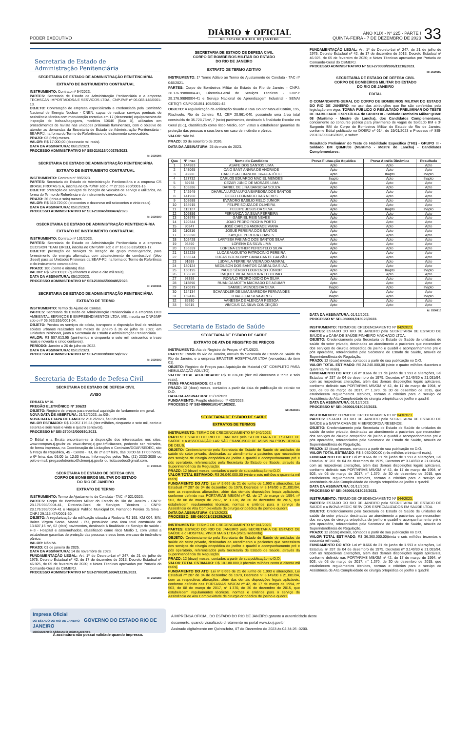PODER EXECUTIVO
DIÁRIO ⚜ OFICIAL
DO ESTADO DO RIO DE JANEIRO
ANO XLIX - Nº 225 - PARTE I
QUINTA-FEIRA - 7 DE DEZEMBRO DE 2023
33
Secretaria de Estado de
Administração Penitenciária
SECRETARIA DE ESTADO DE ADMINISTRAÇÃO PENITENCIÁRIA
EXTRATO DE INSTRUMENTO CONTRATUAL
INSTRUMENTO: Contrato nº 94/2023.
PARTES: Secretaria de Estado de Administração Penitenciária e a empresa TECHSCAN IMPORTADORA E SERVICOS LTDA., CNPJ/MF nº 06.083.148/0001-13.
OBJETO: Contratação de empresa especializada e credenciada pela Comissão Nacional de Energia Nuclear - CNEN, capaz de realizar serviços pontuais de assistência técnica com manutenção corretiva em 17 (dezessete) equipamentos de inspeção de bolsas/bagagens, modelos 60X40 (Raio X), utilizados em procedimentos de revista nas unidades prisionais fluminenses, com o objetivo de atender as demandas da Secretaria de Estado de Administração Penitenciária - SEAP/RJ, na forma do Termo de Referência e do instrumento convocatório.
PRAZO: 03 (três) meses.
VALOR: R$ 17.000,00 (dezessete mil reais).
DATA DA ASSINATURA: 06/12/2023.
PROCESSO ADMINISTRATIVO Nº SEI-210115/000279/2023.
Id: 2530296
SECRETARIA DE ESTADO DE ADMINISTRAÇÃO PENITENCIÁRIA
EXTRATO DE INSTRUMENTO CONTRATUAL
INSTRUMENTO: Contrato nº 99/2023.
PARTES: Secretaria de Estado de Administração Penitenciária e a empresa CS BRASIL FROTAS S.A, inscrita no CNPJ/MF sob o nº 27.595.780/0001-16.
OBJETO: prestação de serviços de locação de veículos de serviço e utilitários, na forma do Termo de Referência e do instrumento convocatório.
PRAZO: 36 (trinta e seis) meses.
VALOR: R$ 819.720,00 (oitocentos e dezenove mil setecentos e vinte reais).
DATA DA ASSINATURA: 05/12/2023.
PROCESSO ADMINISTRATIVO Nº SEI-210045/000474/2023.
Id: 2530190
OSECRETARIA DE ESTADO DE ADMINISTRAÇÃO PENITENCIÁ-RIA
EXTRATO DE INSTRUMENTO CONTRATUAL
INSTRUMENTO: Contrato nº 101/2023.
PARTES: Secretaria de Estado de Administração Penitenciária e a empresa DECISION TEAM EIRELI, inscrita no CNPJ/MF sob o nº 16.858.835/0001-17.
OBJETO: prestação de serviços de locação de grupo motor-gerador, para fornecimento de energia alternativa com abastecimento de combustível (óleo diesel) para as Unidades Prisionais da SEAP-RJ, na forma do Termo de Referência e do instrumento convocatório.
PRAZO: 180 (cento e oitenta) dias.
VALOR: R$ 528.000,00 (quinhentos e vinte e oito mil reais).
DATA DA ASSINATURA: 05/12/2023.
PROCESSO ADMINISTRATIVO Nº SEI-210045/000485/2023.
Id: 2530191
SECRETARIA DE ESTADO DE ADMINISTRAÇÃO PENITENCIÁRIA
EXTRATO DE TERMO
INSTRUMENTO: Termo de Ajuste de Contas.
PARTES: Secretaria de Estado de Administração Penitenciária e a empresa EKO AMBIENTAL SERVIÇOS E EMPREENDIMENTOS LTDA. ME, inscrita no CNPJ/MF sob o nº 05.983.816/0001-04.
OBJETO: Prestou os serviços de coleta, transporte e disposição final de resíduos sólidos urbanos realizados nos meses de janeiro à 26 de julho de 2022, em Unidades Prisionais, junto a Secretaria de Estado e Administração Penitenciária.
VALOR: R$ 557.613,95 (quinhentos e cinquenta e sete mil, seiscentos e treze reais e noventa e cinco centavos).
PERÍODO: Janeiro a 26 de julho de 2022.
DATA DA ASSINATURA: 05/12/2023.
PROCESSO ADMINISTRATIVO Nº SEI-210098/000158/2022.
Id: 2530192
Secretaria de Estado de Defesa Civil
SECRETARIA DE ESTADO DE DEFESA CIVIL
AVISO
ERRATA Nº 01
PREGÃO ELETRÔNICO Nº 106/23
OBJETO: Registro de preços para eventual aquisição de fardamento em geral.
NOVA DATA DE ABERTURA: 21/12/2023, às 09h.
NOVA DATA ETAPA DE LANCES: 21/12/2023, às 09h30min.
VALOR ESTIMADO: R$ 10.057.176,24 (dez milhões, cinquenta e sete mil, cento e setenta e seis reais e vinte e quatro centavos).
PROCESSO Nº SEI-270042/000930/2023.
O Edital e a Errata encontram-se à disposição dos interessados nos sites: www.compras.rj.gov.br ou www.cbmerj.rj.gov.br/licitacoes, podendo ser retirados, de forma impressa, na Coordenação de Licitações e Contratos/DGAF/SEDEC, sito à Praça da República, 45 - Centro - RJ, de 2ª a 5ª feira, das 08:00 às 17:00 horas, e 6ª feira, das 08:00 às 12:00 horas. Informações pelos Tels. (21) 2333-3085 ou pelo e-mail: pregaoeletronico@cbmerj.rj.gov.br ou licita.sedec@gmail.com.
Id: 2530146
SECRETARIA DE ESTADO DE DEFESA CIVIL
CORPO DE BOMBEIROS MILITAR DO ESTADO
DO RIO DE JANEIRO
EXTRATO DE TERMO
INSTRUMENTO: Termo de Ajustamento de Conduta - TAC nº 021/2023.
PARTES: Corpo de Bombeiros Militar do Estado do Rio de Janeiro - CNPJ: 28.176.998/0004-41, Diretoria-Geral de Serviços Técnicos - CNPJ: 28.176.998/0004-41 e Hospital Público Municipal Dr. Fernando Pereira da Silva - CNPJ 29.115.474/0001-60.
OBJETO: A regularização da edificação situada à Rodovia RJ 168, KM 004, S/N, Bairro Virgem Santa, Macaé - RJ, possuindo uma área total construída de 13.607,16 m², 02 (dois) pavimentos, destinado à finalidade de Serviço de saúde - H-3 - Hospital e assemelhados, classificado como risco Médio 1, com vistas a estabelecer garantias de proteção das pessoas e seus bens em caso de incêndio e pânico.
VALOR: Não há.
PRAZO: 01 de janeiro de 2025.
DATA DA ASSINATURA: 14 de novembro de 2023.
FUNDAMENTAÇÃO LEGAL: Art. 1º do Decreto-Lei nº 247, de 21 de julho de 1975; Decreto Estadual nº 42, de 17 de dezembro de 2018; Decreto Estadual nº 46.925, de 05 de fevereiro de 2020; e Notas Técnicas aprovadas por Portaria do Comando-Geral do CBMERJ.
PROCESSO ADMINISTRATIVO Nº SEI-270039/16934/11218/2023.
Id: 2530388
SECRETARIA DE ESTADO DE DEFESA CIVIL
CORPO DE BOMBEIROS MILITAR DO ESTADO
DO RIO DE JANEIRO
EXTRATO DE TERMO ADITIVO
INSTRUMENTO: 1º Termo Aditivo ao Termo de Ajustamento de Conduta - TAC nº 048/2021.
PARTES: Corpo de Bombeiros Militar do Estado do Rio de Janeiro - CNPJ: 28.176.998/0004-41, Diretoria-Geral de Serviços Técnicos - CNPJ: 28.176.998/0004-41 e Serviço Nacional de Aprendizagem Industrial - SENAI CETIQT- CNPJ 03.851.105/0001-42.
OBJETO: A regularização da edificação situada à Rua Doutor Manuel Cotrim, 195, Riachuelo, Rio de Janeiro, RJ, CEP 20.961-040, possuindo uma área total construída de 35.728,76m², 7 (sete) pavimentos, destinado à finalidade Escolar em Geral (E-1), classificado como risco Médio, com vistas a estabelecer garantias de proteção das pessoas e seus bens em caso de incêndio e pânico.
VALOR: Não há.
PRAZO: 30 de setembro de 2026.
DATA DA ASSINATURA: 25 de maio de 2023.
FUNDAMENTAÇÃO LEGAL: Art. 1º do Decreto-Lei nº 247, de 21 de julho de 1975; Decreto Estadual nº 42, de 17 de dezembro de 2018; Decreto Estadual nº 46.925, de 05 de fevereiro de 2020; e Notas Técnicas aprovadas por Portaria do Comando-Geral do CBMERJ.
PROCESSO ADMINISTRATIVO Nº SEI-270039/2696/11218/2023.
Id: 2530389
SECRETARIA DE ESTADO DE DEFESA CIVIL
CORPO DE BOMBEIROS MILITAR DO ESTADO
DO RIO DE JANEIRO
EDITAL
O COMANDANTE-GERAL DO CORPO DE BOMBEIROS MILITAR DO ESTADO DO RIO DE JANEIRO, no uso das atribuições que lhe são conferidas pela legislação em vigor, TORNA PÚBLICO O RESULTADO PRELIMINAR DO TESTE DE HABILIDADE ESPECÍFICA do GRUPO III - Soldado Bombeiro Militar QBMP 08 (Marítimo - Mestre de Lancha), dos Candidatos Complementares, concernente ao concurso público para provimento de vagas de Soldado BM e 3º Sargento BM do Corpo de Bombeiros Militar do Estado do Rio de Janeiro, conforme Edital publicado no DOERJ nº 014, de 19/01/2023 e Processo nº SEI-270137/000245/2023, a saber:
Resultado Preliminar do Teste de Habilidade Específica (THE) - GRUPO III - Soldado BM QBMP/08 (Marítimo - Mestre de Lancha) - Candidatos Complementares:
| Qua | N° Insc | Nome do Candidato | Prova Flutua-ção Aquática | Prova Apnéia Dinâmica | Resultado |
| --- | --- | --- | --- | --- | --- |
| 1 | 144983 | ASAFE DOS SANTOS LIMA | Apto | Apto | Apto |
| 2 | 148065 | CAIO SANT ANNNA DE ANDRADE | Apto | Apto | Apto |
| 3 | 98880 | CARLOS ALEXANDRE BRAGA JÚLIO | Apto | Inapto | Inapto |
| 4 | 127732 | CARLOS EDUARDO MACIEL MENDES | Inapto | Apto | Inapto |
| 5 | 89938 | CEZAR JUNIO DE MORAES LIMA | Apto | Apto | Apto |
| 6 | 103286 | DANIEL DE LIRA BARBOSA SOUZA | Apto | Apto | Apto |
| 7 | 142949 | DHARLA LUYZA LUYZA BARBOSA DOS SANTOS | Apto | Apto | Apto |
| 8 | 141960 | DIEGO LEONARDO DAS NEVES | Apto | Apto | Apto |
| 9 | 103688 | EVANDRO BASILIO MELO JUNIOR | Apto | Apto | Apto |
| 10 | 164915 | FELIPE SOUZA DE OLIVEIRA | Apto | Apto | Apto |
| 11 | 112127 | FELLIPE JESUS DA SILVA | Apto | Inapto | Inapto |
| 12 | 109856 | FERNANDA DA SILVA FERREIRA | Apto | Apto | Apto |
| 13 | 103979 | GABRIEL REIS NEVES | Apto | Apto | Apto |
| 14 | 120344 | JOAO PEDRO ROCHA PORTO | Apto | Apto | Apto |
| 15 | 90347 | JOSÉ CARLOS ANDRADE VIANA | Apto | Apto | Apto |
| 16 | 110816 | JOSUÉ PEREIRA DOS SANTOS | Apto | Apto | Apto |
| 17 | 166590 | KAYQUE PEREIRA CHAVES | Apto | Apto | Apto |
| 18 | 102428 | LARYSSA FABIANO DOS SANTOS SILVA | Apto | Apto | Apto |
| 19 | 95490 | LORENA DA SILVA LIMA | Apto | Apto | Apto |
| 20 | 136359 | LORENA ESTHER PERESTELO SILVA | Apto | Apto | Apto |
| 21 | 132229 | LUCAS AUGUSTO PATROCINIO PEREIRA | Apto | Apto | Apto |
| 22 | 155574 | LUCAS BOCKORNY CAVALCANTE GALVÃO | Apto | Apto | Apto |
| 23 | 91689 | LUDMILA FERREIRA VIEIRA DO AMARAL | Apto | Apto | Apto |
| 24 | 130124 | NEDILSON DOS SANTOS CABRAL DA SILVA | Apto | Apto | Apto |
| 25 | 150195 | PAULO SÉRGIO LOURENÇO JÚNIOR | Apto | Inapto | Inapto |
| 26 | 138270 | RAQUEL VIDAL MOREIRA TEOTONIO | Apto | Apto | Apto |
| 27 | 93399 | RONALD PEDRO IGIDIO DA SILVA | Apto | Apto | Apto |
| 28 | 113890 | RUAN DA MOTTA MACHADO DE AGUIAR | Apto | Apto | Apto |
| 29 | 170679 | SAMUEL MENDES DA SILVA | Inapto | Apto | Inapto |
| 30 | 124134 | SCHANDLER DE LIMA BARBOSA FERNANDES | Apto | Apto | Apto |
| 31 | 159416 | THIAGO DA SILVA AIRES | Inapto | Apto | Inapto |
| 32 | 89380 | VANESSA DE ALENCAR PESSOA | Apto | Apto | Apto |
| 33 | 89615 | VINÍCIUS DA SILVA CONCEIÇÃO | Apto | Apto | Apto |
Id: 2530115
Secretaria de Estado de Saúde
SECRETARIA DE ESTADO DE SAÚDE
EXTRATO DE ATA DE REGISTRO DE PREÇOS
INSTRUMENTO: Ata de Registro de Preços nº 471/2023.
PARTES: Estado do Rio de Janeiro, através da Secretaria de Estado de Saúde do Rio de Janeiro, e a empresa BRAXTER HOSPITALAR LTDA (vencedora do item 01).
OBJETO: Registro de Preços para Aquisição de Material (KIT COMPLETO PARA NEBULIZAÇÃO ADULTO).
VALOR TOTAL ADJUDICADO: R$ 10.836,00 (dez mil oitocentos e trinta e seis reais).
ITENS FRACASSADOS: 02 e 03
PRAZO: 12 (doze) meses, contados a partir da data de publicação do extrato no D.O.
DATA DA ASSINATURA: 05/12/2023.
FUNDAMENTO: Pregão eletrônico nº 433/2023.
PROCESSO Nº SEI-080001/014715/2022.
Id: 2530341
SECRETARIA DE ESTADO DE SAÚDE
EXTRATOS DE TERMOS
INSTRUMENTO: TERMO DE CREDENCIAMENTO Nº 040/2023.
PARTES: ESTADO DO RIO DE JANEIRO pela SECRETARIA DE ESTADO DE SAÚDE e a ASSOCIAÇÃO LAR SÃO FRANCISCO DE ASSIS NA PROVIDENCIA DE DEUS.
OBJETO: Credenciamento pela Secretaria de Estado de Saúde de unidades de saúde do setor privado, destinadas ao atendimento a pacientes que necessitem dos serviços de cirurgia ortopédica de joelho e quadril e acompanhamento pré e pós operatório, referenciados pela Secretaria de Estado de Saúde, através da Superintendência de Regulação.
PRAZO: 12 (doze) meses, contados a partir de sua publicação no D.O.
VALOR TOTAL ESTIMADO: R$ 26.040.000,00 (vinte e seis milhões e quarenta mil reais).
FUNDAMENTO DO ATO: Lei nº 8.666 de 21 de junho de 1.993 e alterações, Lei Estadual nº 287 de 04 de dezembro de 1979, Decretos nº 3.149/80 e 21.081/94, com as respectivas alterações, além das demais disposições legais aplicáveis, conforme definido nas PORTARIAS MS/GM nº 42, de 17 de março de 1994, nº 503, de 08 de março de 2017, n° 1.370, de 30 de dezembro de 2015, que estabelecem regulamentos técnicos, normas e critérios para o serviço de Assistência de Alta Complexidade de cirurgia ortopédica de joelho e quadril.
DATA DA ASSINATURA: 01/12/2023.
PROCESSO: SEI-080001/013025/2023.
INSTRUMENTO: TERMO DE CREDENCIAMENTO Nº 041/2023.
PARTES: ESTADO DO RIO DE JANEIRO pela SECRETARIA DE ESTADO DE SAÚDE e o HOSPITAL VIVER MAIS LTDA (Volta Redonda).
OBJETO: Credenciamento pela Secretaria de Estado de Saúde de unidades de saúde do setor privado, destinadas ao atendimento a pacientes que necessitem dos serviços de cirurgia ortopédica de joelho e quadril e acompanhamento pré e pós operatório, referenciados pela Secretaria de Estado de Saúde, através da Superintendência de Regulação.
PRAZO: 12 (doze) meses, contados a partir de sua publicação no D.O.
VALOR TOTAL ESTIMADO: R$ 18.180.000,0 (dezoito milhões cento e oitenta mil reais).
FUNDAMENTO DO ATO: Lei nº 8.666 de 21 de junho de 1.993 e alterações, Lei Estadual nº 287 de 04 de dezembro de 1979, Decretos nº 3.149/80 e 21.081/94, com as respectivas alterações, além das demais disposições legais aplicáveis, conforme definido nas PORTARIAS MS/GM nº 42, de 17 de março de 1994, nº 503, de 08 de março de 2017, n° 1.370, de 30 de dezembro de 2015, que estabelecem regulamentos técnicos, normas e critérios para o serviço de Assistência de Alta Complexidade de cirurgia ortopédica de joelho e quadril.
DATA DA ASSINATURA: 01/12/2023.
PROCESSO N° SEI-080001/013025/2023.
INSTRUMENTO: TERMO DE CREDENCIAMENTO Nº 042/2023.
PARTES: ESTADO DO RIO DE JANEIRO pela SECRETARIA DE ESTADO DE SAÚDE e a CASA DE SAÚDE PINHEIRO MACHADO LTDA.
OBJETO: Credenciamento pela Secretaria de Estado de Saúde de unidades de saúde do setor privado, destinadas ao atendimento a pacientes que necessitem dos serviços de cirurgia ortopédica de joelho e quadril e acompanhamento pré e pós operatório, referenciados pela Secretaria de Estado de Saúde, através da Superintendência de Regulação.
PRAZO: 12 (doze) meses, contados a partir de sua publicação no D.O.
VALOR TOTAL ESTIMADO: R$ 24.240.000,00 (vinte e quatro milhões duzentos e quarenta mil reais).
FUNDAMENTO DO ATO: Lei nº 8.666 de 21 de junho de 1.993 e alterações, Lei Estadual nº 287 de 04 de dezembro de 1979, Decretos nº 3.149/80 e 21.081/94, com as respectivas alterações, além das demais disposições legais aplicáveis, conforme definido nas PORTARIAS MS/GM nº 42, de 17 de março de 1994, nº 503, de 08 de março de 2017, n° 1.370, de 30 de dezembro de 2015, que estabelecem regulamentos técnicos, normas e critérios para o serviço de Assistência de Alta Complexidade de cirurgia ortopédica de joelho e quadril.
DATA DA ASSINATURA: 01/12/2023.
PROCESSO N° SEI-080001/013025/2023.
INSTRUMENTO: TERMO DE CREDENCIAMENTO Nº 043/2023.
PARTES: ESTADO DO RIO DE JANEIRO pela SECRETARIA DE ESTADO DE SAÚDE e a SANTA CASA DE MISERICORDIA RESENDE.
OBJETO: Credenciamento pela Secretaria de Estado de Saúde de unidades de saúde do setor privado, destinadas ao atendimento a pacientes que necessitem dos serviços de cirurgia ortopédica de joelho e quadril e acompanhamento pré e pós operatório, referenciados pela Secretaria de Estado de Saúde, através da Superintendência de Regulação.
PRAZO: 12 (doze) meses, contados a partir de sua publicação no D.O.
VALOR TOTAL ESTIMADO: R$ 3.030.000,00 (três milhões e trinta mil reais).
FUNDAMENTO DO ATO: Lei nº 8.666 de 21 de junho de 1.993 e alterações, Lei Estadual nº 287 de 04 de dezembro de 1979, Decretos nº 3.149/80 e 21.081/94, com as respectivas alterações, além das demais disposições legais aplicáveis, conforme definido nas PORTARIAS MS/GM nº 42, de 17 de março de 1994, nº 503, de 08 de março de 2017, n° 1.370, de 30 de dezembro de 2015, que estabelecem regulamentos técnicos, normas e critérios para o serviço de Assistência de Alta Complexidade de cirurgia ortopédica de joelho e quadril.
DATA DA ASSINATURA: 01/12/2023.
PROCESSO N° SEI-080001/013025/2023.
INSTRUMENTO: TERMO DE CREDENCIAMENTO Nº 044/2023.
PARTES: ESTADO DO RIO DE JANEIRO pela SECRETARIA DE ESTADO DE SAÚDE e a INOVA MEDIC SERVIÇOS ESPECIALIZADOS EM SAÚDE LTDA.
OBJETO: Credenciamento pela Secretaria de Estado de Saúde de unidades de saúde do setor privado, destinadas ao atendimento a pacientes que necessitem dos serviços de cirurgia ortopédica de joelho e quadril e acompanhamento pré e pós operatório, referenciados pela Secretaria de Estado de Saúde, através da Superintendência de Regulação.
PRAZO: 12 (doze) meses, contados a partir de sua publicação no D.O.
VALOR TOTAL ESTIMADO: R$ 36.360.000,00(trinta e seis milhões trezentos e sessenta mil reais).
FUNDAMENTO DO ATO: Lei nº 8.666 de 21 de junho de 1.993 e alterações, Lei Estadual nº 287 de 04 de dezembro de 1979, Decretos nº 3.149/80 e 21.081/94, com as respectivas alterações, além das demais disposições legais aplicáveis, conforme definido nas PORTARIAS MS/GM nº 42, de 17 de março de 1994, nº 503, de 08 de março de 2017, n° 1.370, de 30 de dezembro de 2015, que estabelecem regulamentos técnicos, normas e critérios para o serviço de Assistência de Alta Complexidade de cirurgia ortopédica de joelho e quadril.
Impresa Oficial
DO ESTADO DO RIO DE JANEIRO GOVERNO DO ESTADO RIO DE JANEIRO
DOCUMENTO ASSINADO DIGITALMENTE
A assinatura não possui validade quando impresso.
A IMPRENSA OFICIAL DO ESTADO DO RIO DE JANEIRO garante a autenticidade deste
documento, quando visualizado diretamente no portal www.io.rj.gov.br.
Assinado digitalmente em Quinta-feira, 07 de Dezembro de 2023 às 04:34:26 -0200.